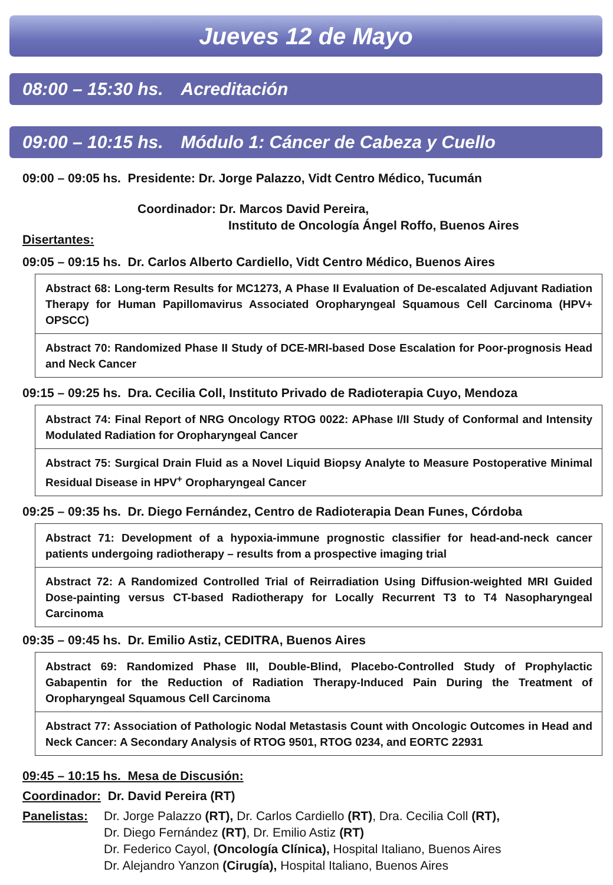Jueves 12 de Mayo
08:00 – 15:30 hs. Acreditación
09:00 – 10:15 hs. Módulo 1: Cáncer de Cabeza y Cuello
09:00 – 09:05 hs. Presidente: Dr. Jorge Palazzo, Vidt Centro Médico, Tucumán
Coordinador: Dr. Marcos David Pereira,
Instituto de Oncología Ángel Roffo, Buenos Aires
Disertantes:
09:05 – 09:15 hs. Dr. Carlos Alberto Cardiello, Vidt Centro Médico, Buenos Aires
Abstract 68: Long-term Results for MC1273, A Phase II Evaluation of De-escalated Adjuvant Radiation Therapy for Human Papillomavirus Associated Oropharyngeal Squamous Cell Carcinoma (HPV+ OPSCC)
Abstract 70: Randomized Phase II Study of DCE-MRI-based Dose Escalation for Poor-prognosis Head and Neck Cancer
09:15 – 09:25 hs. Dra. Cecilia Coll, Instituto Privado de Radioterapia Cuyo, Mendoza
Abstract 74: Final Report of NRG Oncology RTOG 0022: APhase I/II Study of Conformal and Intensity Modulated Radiation for Oropharyngeal Cancer
Abstract 75: Surgical Drain Fluid as a Novel Liquid Biopsy Analyte to Measure Postoperative Minimal Residual Disease in HPV<sup>+</sup> Oropharyngeal Cancer
09:25 – 09:35 hs. Dr. Diego Fernández, Centro de Radioterapia Dean Funes, Córdoba
Abstract 71: Development of a hypoxia-immune prognostic classifier for head-and-neck cancer patients undergoing radiotherapy – results from a prospective imaging trial
Abstract 72: A Randomized Controlled Trial of Reirradiation Using Diffusion-weighted MRI Guided Dose-painting versus CT-based Radiotherapy for Locally Recurrent T3 to T4 Nasopharyngeal Carcinoma
09:35 – 09:45 hs. Dr. Emilio Astiz, CEDITRA, Buenos Aires
Abstract 69: Randomized Phase III, Double-Blind, Placebo-Controlled Study of Prophylactic Gabapentin for the Reduction of Radiation Therapy-Induced Pain During the Treatment of Oropharyngeal Squamous Cell Carcinoma
Abstract 77: Association of Pathologic Nodal Metastasis Count with Oncologic Outcomes in Head and Neck Cancer: A Secondary Analysis of RTOG 9501, RTOG 0234, and EORTC 22931
09:45 – 10:15 hs. Mesa de Discusión:
Coordinador: Dr. David Pereira (RT)
Panelistas:
Dr. Jorge Palazzo (RT), Dr. Carlos Cardiello (RT), Dra. Cecilia Coll (RT),
Dr. Diego Fernández (RT), Dr. Emilio Astiz (RT)
Dr. Federico Cayol, (Oncología Clínica), Hospital Italiano, Buenos Aires
Dr. Alejandro Yanzon (Cirugía), Hospital Italiano, Buenos Aires